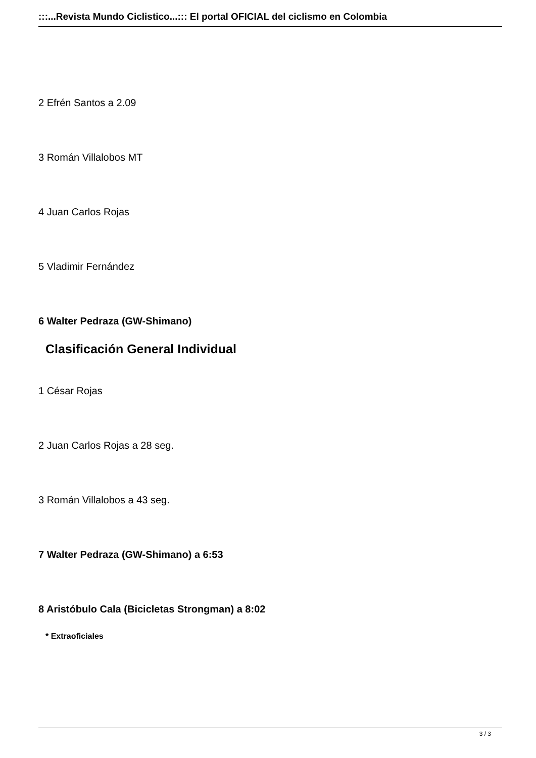:::...Revista Mundo Ciclistico...::: El portal OFICIAL del ciclismo en Colombia
2 Efrén Santos a 2.09
3 Román Villalobos MT
4 Juan Carlos Rojas
5 Vladimir Fernández
6 Walter Pedraza (GW-Shimano)
Clasificación General Individual
1 César Rojas
2 Juan Carlos Rojas a 28 seg.
3 Román Villalobos a 43 seg.
7 Walter Pedraza (GW-Shimano) a 6:53
8 Aristóbulo Cala (Bicicletas Strongman) a 8:02
* Extraoficiales
3 / 3